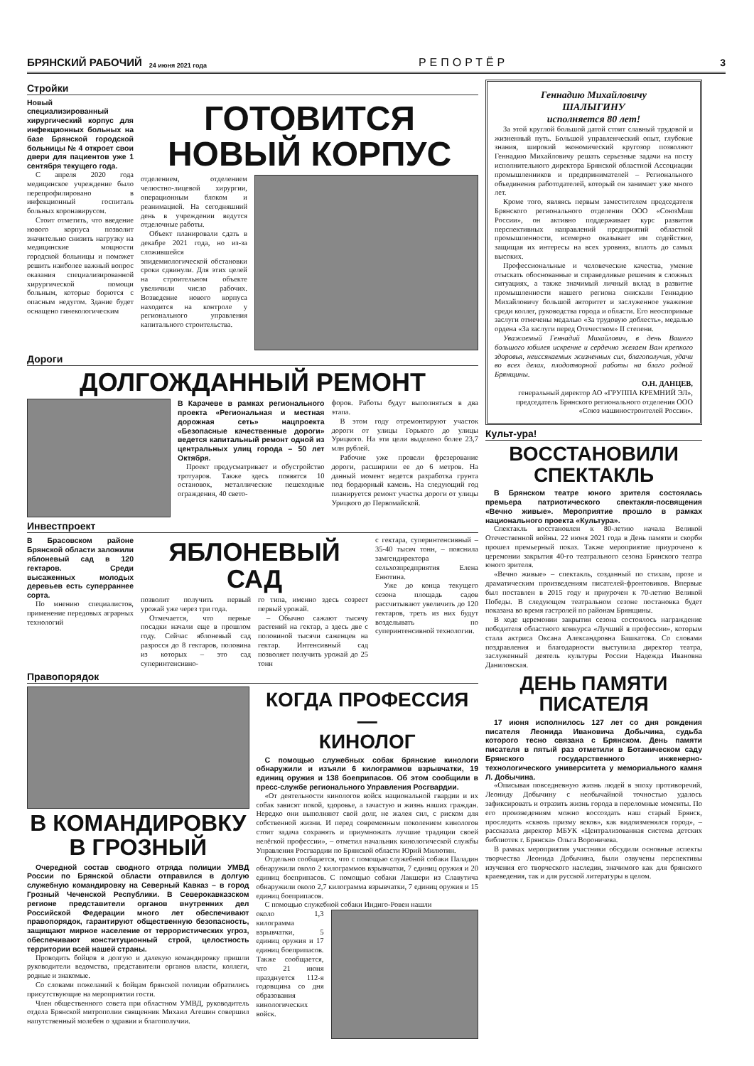БРЯНСКИЙ РАБОЧИЙ 24 июня 2021 года РЕПОРТЁР 3
Стройки
Новый специализированный хирургический корпус для инфекционных больных на базе Брянской городской больницы № 4 откроет свои двери для пациентов уже 1 сентября текущего года.
С апреля 2020 года медицинское учреждение было перепрофилировано в инфекционный госпиталь больных коронавирусом.
Стоит отметить, что введение нового корпуса позволит значительно снизить нагрузку на медицинские мощности городской больницы и поможет решить наиболее важный вопрос оказания специализированной хирургической помощи больным, которые борются с опасным недугом. Здание будет оснащено гинекологическим
ГОТОВИТСЯ
НОВЫЙ КОРПУС
отделением, отделением челюстно-лицевой хирургии, операционным блоком и реанимацией. На сегодняшний день в учреждении ведутся отделочные работы.
Объект планировали сдать в декабре 2021 года, но из-за сложившейся эпидемиологической обстановки сроки сдвинули. Для этих целей на строительном объекте увеличили число рабочих. Возведение нового корпуса находится на контроле у регионального управления капитального строительства.
Дороги
ДОЛГОЖДАННЫЙ РЕМОНТ
В Карачеве в рамках регионального проекта «Региональная и местная дорожная сеть» нацпроекта «Безопасные качественные дороги» ведется капитальный ремонт одной из центральных улиц города – 50 лет Октября.
Проект предусматривает и обустройство тротуаров. Также здесь появятся 10 остановок, металлические пешеходные ограждения, 40 свето-
форов. Работы будут выполняться в два этапа.
В этом году отремонтируют участок дороги от улицы Горького до улицы Урицкого. На эти цели выделено более 23,7 млн рублей.
Рабочие уже провели фрезерование дороги, расширили ее до 6 метров. На данный момент ведется разработка грунта под бордюрный камень. На следующий год планируется ремонт участка дороги от улицы Урицкого до Первомайской.
Инвестпроект
В Брасовском районе Брянской области заложили яблоневый сад в 120 гектаров. Среди высаженных молодых деревьев есть суперраннее сорта.
По мнению специалистов, применение передовых аграрных технологий
ЯБЛОНЕВЫЙ САД
позволит получить первый урожай уже через три года.
Отмечается, что первые посадки начали еще в прошлом году. Сейчас яблоневый сад разросся до 8 гектаров, половина из которых – это сад суперинтенсивно-
го типа, именно здесь созреет первый урожай.
– Обычно сажают тысячу растений на гектар, а здесь две с половиной тысячи саженцев на гектар. Интенсивный сад позволяет получить урожай до 25 тонн
с гектара, суперинтенсивный – 35-40 тысяч тонн, – пояснила замгендиректора сельхозпредприятия Елена Енютина.
Уже до конца текущего сезона площадь садов рассчитывают увеличить до 120 гектаров, треть из них будут возделывать по суперинтенсивной технологии.
Правопорядок
В КОМАНДИРОВКУ
В ГРОЗНЫЙ
Очередной состав сводного отряда полиции УМВД России по Брянской области отправился в долгую служебную командировку на Северный Кавказ – в город Грозный Чеченской Республики. В Северокавказском регионе представители органов внутренних дел Российской Федерации много лет обеспечивают правопорядок, гарантируют общественную безопасность, защищают мирное население от террористических угроз, обеспечивают конституционный строй, целостность территории всей нашей страны.
Проводить бойцов в долгую и далекую командировку пришли руководители ведомства, представители органов власти, коллеги, родные и знакомые.
Со словами пожеланий к бойцам брянской полиции обратились присутствующие на мероприятии гости.
Член общественного совета при областном УМВД, руководитель отдела Брянской митрополии священник Михаил Агешин совершил напутственный молебен о здравии и благополучии.
КОГДА ПРОФЕССИЯ —
КИНОЛОГ
С помощью служебных собак брянские кинологи обнаружили и изъяли 6 килограммов взрывчатки, 19 единиц оружия и 138 боеприпасов. Об этом сообщили в пресс-службе регионального Управления Росгвардии.
«От деятельности кинологов войск национальной гвардии и их собак зависят покой, здоровье, а зачастую и жизнь наших граждан. Нередко они выполняют свой долг, не жалея сил, с риском для собственной жизни. И перед современным поколением кинологов стоит задача сохранять и приумножать лучшие традиции своей нелёгкой профессии», – отметил начальник кинологической службы Управления Росгвардии по Брянской области Юрий Милютин.
Отдельно сообщается, что с помощью служебной собаки Паладин обнаружили около 2 килограммов взрывчатки, 7 единиц оружия и 20 единиц боеприпасов. С помощью собаки Лакшери из Славутича обнаружили около 2,7 килограмма взрывчатки, 7 единиц оружия и 15 единиц боеприпасов.
С помощью служебной собаки Индиго-Ровен нашли
около 1,3 килограмма взрывчатки, 5 единиц оружия и 17 единиц боеприпасов. Также сообщается, что 21 июня празднуется 112-я годовщина со дня образования кинологических войск.
Геннадию Михайловичу
ШАЛЫГИНУ
исполняется 80 лет!
За этой круглой большой датой стоит славный трудовой и жизненный путь. Большой управленческий опыт, глубокие знания, широкий экономический кругозор позволяют Геннадию Михайловичу решать серьезные задачи на посту исполнительного директора Брянской областной Ассоциации промышленников и предпринимателей – Регионального объединения работодателей, который он занимает уже много лет.
Кроме того, являясь первым заместителем председателя Брянского регионального отделения ООО «СоюзМаш России», он активно поддерживает курс развития перспективных направлений предприятий областной промышленности, всемерно оказывает им содействие, защищая их интересы на всех уровнях, вплоть до самых высоких.
Профессиональные и человеческие качества, умение отыскать обоснованные и справедливые решения в сложных ситуациях, а также значимый личный вклад в развитие промышленности нашего региона снискали Геннадию Михайловичу большой авторитет и заслуженное уважение среди коллег, руководства города и области. Его неоспоримые заслуги отмечены медалью «За трудовую доблесть», медалью ордена «За заслуги перед Отечеством» II степени.
Уважаемый Геннадий Михайлович, в день Вашего большого юбилея искренне и сердечно желаем Вам крепкого здоровья, неиссякаемых жизненных сил, благополучия, удачи во всех делах, плодотворной работы на благо родной Брянщины.
О.Н. ДАНЦЕВ,
генеральный директор АО «ГРУППА КРЕМНИЙ ЭЛ»,
председатель Брянского регионального отделения ООО «Союз машиностроителей России».
Культ-ура!
ВОССТАНОВИЛИ
СПЕКТАКЛЬ
В Брянском театре юного зрителя состоялась премьера патриотического спектакля-посвящения «Вечно живые». Мероприятие прошло в рамках национального проекта «Культура».
Спектакль восстановлен к 80-летию начала Великой Отечественной войны. 22 июня 2021 года в День памяти и скорби прошел премьерный показ. Также мероприятие приурочено к церемонии закрытия 40-го театрального сезона Брянского театра юного зрителя.
«Вечно живые» – спектакль, созданный по стихам, прозе и драматическим произведениям писателей-фронтовиков. Впервые был поставлен в 2015 году и приурочен к 70-летию Великой Победы. В следующем театральном сезоне постановка будет показана во время гастролей по районам Брянщины.
В ходе церемонии закрытия сезона состоялось награждение победителя областного конкурса «Лучший в профессии», которым стала актриса Оксана Александровна Башкатова. Со словами поздравления и благодарности выступила директор театра, заслуженный деятель культуры России Надежда Ивановна Даниловская.
ДЕНЬ ПАМЯТИ
ПИСАТЕЛЯ
17 июня исполнилось 127 лет со дня рождения писателя Леонида Ивановича Добычина, судьба которого тесно связана с Брянском. День памяти писателя в пятый раз отметили в Ботаническом саду Брянского государственного инженерно-технологического университета у мемориального камня Л. Добычина.
«Описывая повседневную жизнь людей в эпоху противоречий, Леониду Добычину с необычайной точностью удалось зафиксировать и отразить жизнь города в переломные моменты. По его произведениям можно воссоздать наш старый Брянск, проследить «сквозь призму веков», как видоизменялся город», – рассказала директор МБУК «Централизованная система детских библиотек г. Брянска» Ольга Вороничева.
В рамках мероприятия участники обсудили основные аспекты творчества Леонида Добычина, были озвучены перспективы изучения его творческого наследия, значимого как для брянского краеведения, так и для русской литературы в целом.